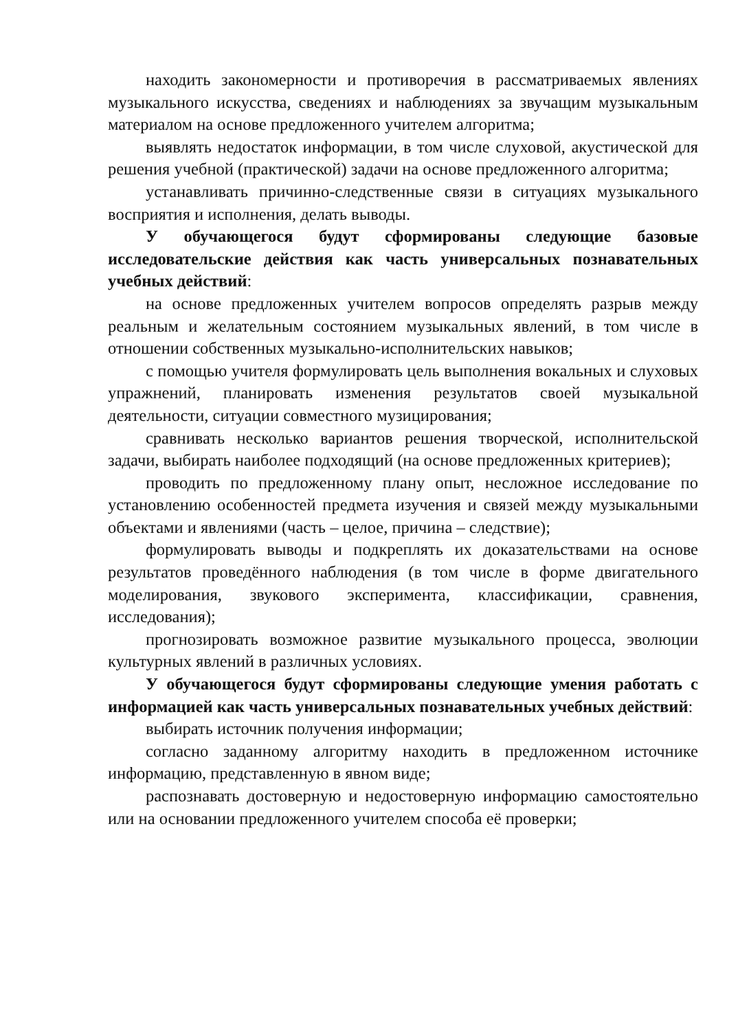находить закономерности и противоречия в рассматриваемых явлениях музыкального искусства, сведениях и наблюдениях за звучащим музыкальным материалом на основе предложенного учителем алгоритма;
выявлять недостаток информации, в том числе слуховой, акустической для решения учебной (практической) задачи на основе предложенного алгоритма;
устанавливать причинно-следственные связи в ситуациях музыкального восприятия и исполнения, делать выводы.
У обучающегося будут сформированы следующие базовые исследовательские действия как часть универсальных познавательных учебных действий:
на основе предложенных учителем вопросов определять разрыв между реальным и желательным состоянием музыкальных явлений, в том числе в отношении собственных музыкально-исполнительских навыков;
с помощью учителя формулировать цель выполнения вокальных и слуховых упражнений, планировать изменения результатов своей музыкальной деятельности, ситуации совместного музицирования;
сравнивать несколько вариантов решения творческой, исполнительской задачи, выбирать наиболее подходящий (на основе предложенных критериев);
проводить по предложенному плану опыт, несложное исследование по установлению особенностей предмета изучения и связей между музыкальными объектами и явлениями (часть – целое, причина – следствие);
формулировать выводы и подкреплять их доказательствами на основе результатов проведённого наблюдения (в том числе в форме двигательного моделирования, звукового эксперимента, классификации, сравнения, исследования);
прогнозировать возможное развитие музыкального процесса, эволюции культурных явлений в различных условиях.
У обучающегося будут сформированы следующие умения работать с информацией как часть универсальных познавательных учебных действий:
выбирать источник получения информации;
согласно заданному алгоритму находить в предложенном источнике информацию, представленную в явном виде;
распознавать достоверную и недостоверную информацию самостоятельно или на основании предложенного учителем способа её проверки;